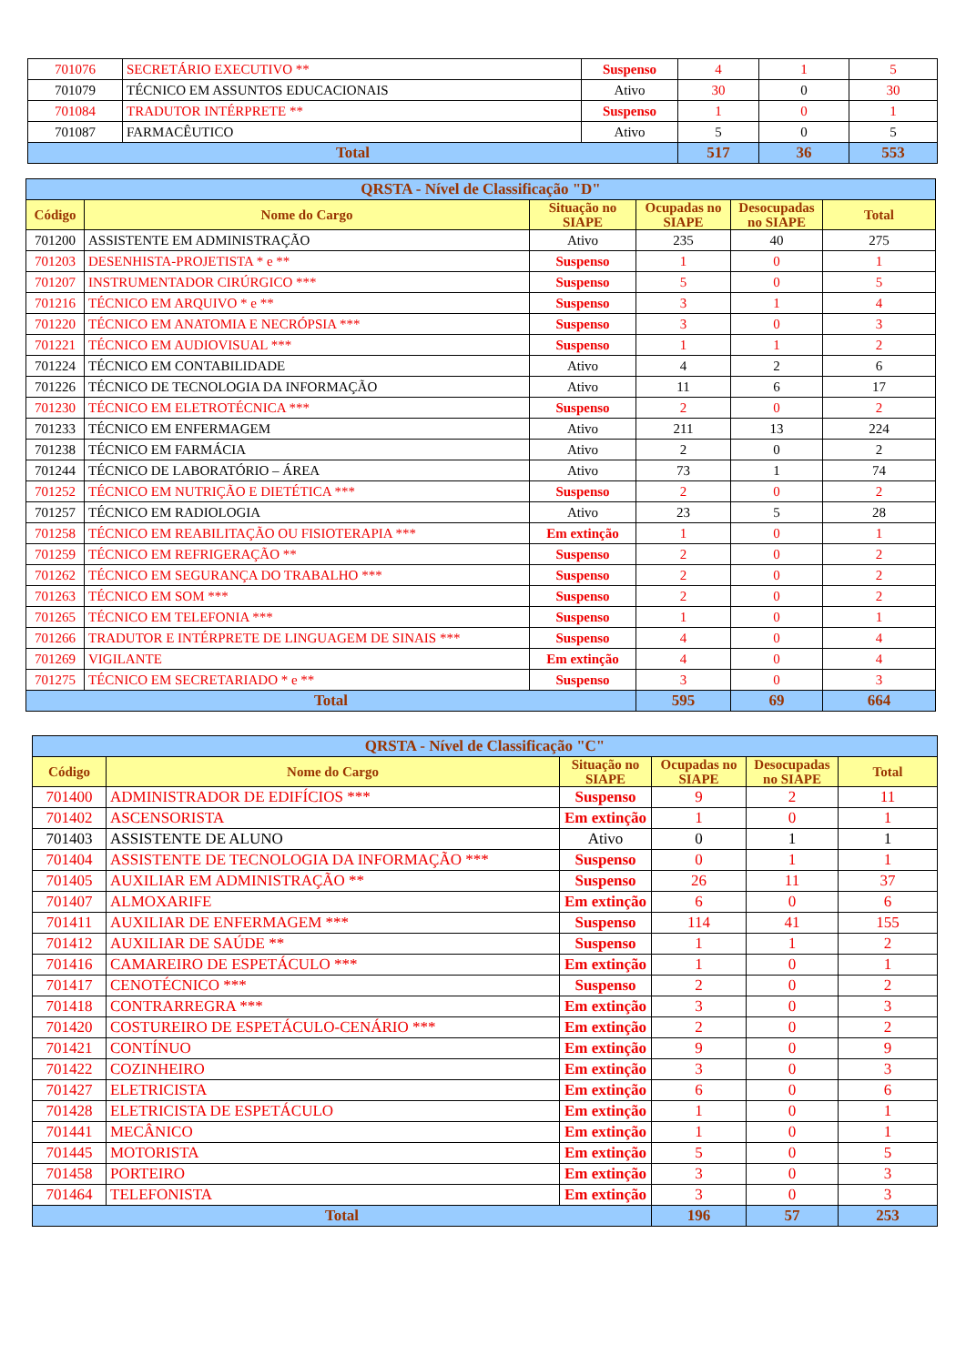| 701076 | SECRETÁRIO EXECUTIVO ** | Suspenso | 4 | 1 | 5 |
| 701079 | TÉCNICO EM ASSUNTOS EDUCACIONAIS | Ativo | 30 | 0 | 30 |
| 701084 | TRADUTOR INTÉRPRETE ** | Suspenso | 1 | 0 | 1 |
| 701087 | FARMACÊUTICO | Ativo | 5 | 0 | 5 |
| Total | | | 517 | 36 | 553 |
| QRSTA - Nível de Classificação "D" | | | | | |
| --- | --- | --- | --- | --- | --- |
| Código | Nome do Cargo | Situação no SIAPE | Ocupadas no SIAPE | Desocupadas no SIAPE | Total |
| 701200 | ASSISTENTE EM ADMINISTRAÇÃO | Ativo | 235 | 40 | 275 |
| 701203 | DESENHISTA-PROJETISTA * e ** | Suspenso | 1 | 0 | 1 |
| 701207 | INSTRUMENTADOR CIRÚRGICO *** | Suspenso | 5 | 0 | 5 |
| 701216 | TÉCNICO EM ARQUIVO * e ** | Suspenso | 3 | 1 | 4 |
| 701220 | TÉCNICO EM ANATOMIA E NECRÓPSIA *** | Suspenso | 3 | 0 | 3 |
| 701221 | TÉCNICO EM AUDIOVISUAL *** | Suspenso | 1 | 1 | 2 |
| 701224 | TÉCNICO EM CONTABILIDADE | Ativo | 4 | 2 | 6 |
| 701226 | TÉCNICO DE TECNOLOGIA DA INFORMAÇÃO | Ativo | 11 | 6 | 17 |
| 701230 | TÉCNICO EM ELETROTÉCNICA *** | Suspenso | 2 | 0 | 2 |
| 701233 | TÉCNICO EM ENFERMAGEM | Ativo | 211 | 13 | 224 |
| 701238 | TÉCNICO EM FARMÁCIA | Ativo | 2 | 0 | 2 |
| 701244 | TÉCNICO DE LABORATÓRIO – ÁREA | Ativo | 73 | 1 | 74 |
| 701252 | TÉCNICO EM NUTRIÇÃO E DIETÉTICA *** | Suspenso | 2 | 0 | 2 |
| 701257 | TÉCNICO EM RADIOLOGIA | Ativo | 23 | 5 | 28 |
| 701258 | TÉCNICO EM REABILITAÇÃO OU FISIOTERAPIA *** | Em extinção | 1 | 0 | 1 |
| 701259 | TÉCNICO EM REFRIGERAÇÃO ** | Suspenso | 2 | 0 | 2 |
| 701262 | TÉCNICO EM SEGURANÇA DO TRABALHO *** | Suspenso | 2 | 0 | 2 |
| 701263 | TÉCNICO EM SOM *** | Suspenso | 2 | 0 | 2 |
| 701265 | TÉCNICO EM TELEFONIA *** | Suspenso | 1 | 0 | 1 |
| 701266 | TRADUTOR E INTÉRPRETE DE LINGUAGEM DE SINAIS *** | Suspenso | 4 | 0 | 4 |
| 701269 | VIGILANTE | Em extinção | 4 | 0 | 4 |
| 701275 | TÉCNICO EM SECRETARIADO * e ** | Suspenso | 3 | 0 | 3 |
| Total | | | 595 | 69 | 664 |
| QRSTA - Nível de Classificação "C" | | | | | |
| --- | --- | --- | --- | --- | --- |
| Código | Nome do Cargo | Situação no SIAPE | Ocupadas no SIAPE | Desocupadas no SIAPE | Total |
| 701400 | ADMINISTRADOR DE EDIFÍCIOS *** | Suspenso | 9 | 2 | 11 |
| 701402 | ASCENSORISTA | Em extinção | 1 | 0 | 1 |
| 701403 | ASSISTENTE DE ALUNO | Ativo | 0 | 1 | 1 |
| 701404 | ASSISTENTE DE TECNOLOGIA DA INFORMAÇÃO *** | Suspenso | 0 | 1 | 1 |
| 701405 | AUXILIAR EM ADMINISTRAÇÃO ** | Suspenso | 26 | 11 | 37 |
| 701407 | ALMOXARIFE | Em extinção | 6 | 0 | 6 |
| 701411 | AUXILIAR DE ENFERMAGEM *** | Suspenso | 114 | 41 | 155 |
| 701412 | AUXILIAR DE SAÚDE ** | Suspenso | 1 | 1 | 2 |
| 701416 | CAMAREIRO DE ESPETÁCULO *** | Em extinção | 1 | 0 | 1 |
| 701417 | CENOTÉCNICO *** | Suspenso | 2 | 0 | 2 |
| 701418 | CONTRARREGRA *** | Em extinção | 3 | 0 | 3 |
| 701420 | COSTUREIRO DE ESPETÁCULO-CENÁRIO *** | Em extinção | 2 | 0 | 2 |
| 701421 | CONTÍNUO | Em extinção | 9 | 0 | 9 |
| 701422 | COZINHEIRO | Em extinção | 3 | 0 | 3 |
| 701427 | ELETRICISTA | Em extinção | 6 | 0 | 6 |
| 701428 | ELETRICISTA DE ESPETÁCULO | Em extinção | 1 | 0 | 1 |
| 701441 | MECÂNICO | Em extinção | 1 | 0 | 1 |
| 701445 | MOTORISTA | Em extinção | 5 | 0 | 5 |
| 701458 | PORTEIRO | Em extinção | 3 | 0 | 3 |
| 701464 | TELEFONISTA | Em extinção | 3 | 0 | 3 |
| Total | | | 196 | 57 | 253 |